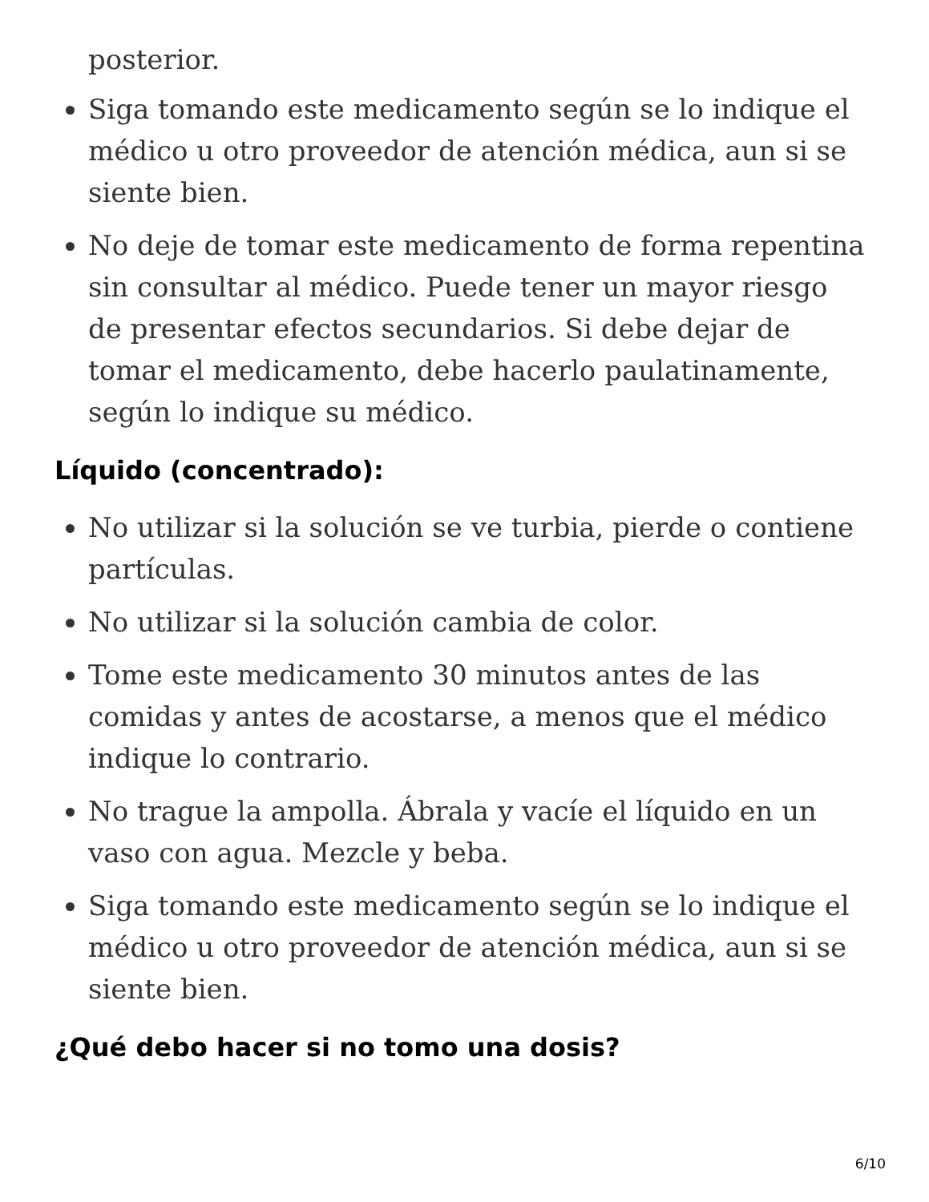posterior.
Siga tomando este medicamento según se lo indique el médico u otro proveedor de atención médica, aun si se siente bien.
No deje de tomar este medicamento de forma repentina sin consultar al médico. Puede tener un mayor riesgo de presentar efectos secundarios. Si debe dejar de tomar el medicamento, debe hacerlo paulatinamente, según lo indique su médico.
Líquido (concentrado):
No utilizar si la solución se ve turbia, pierde o contiene partículas.
No utilizar si la solución cambia de color.
Tome este medicamento 30 minutos antes de las comidas y antes de acostarse, a menos que el médico indique lo contrario.
No trague la ampolla. Ábrala y vacíe el líquido en un vaso con agua. Mezcle y beba.
Siga tomando este medicamento según se lo indique el médico u otro proveedor de atención médica, aun si se siente bien.
¿Qué debo hacer si no tomo una dosis?
6/10